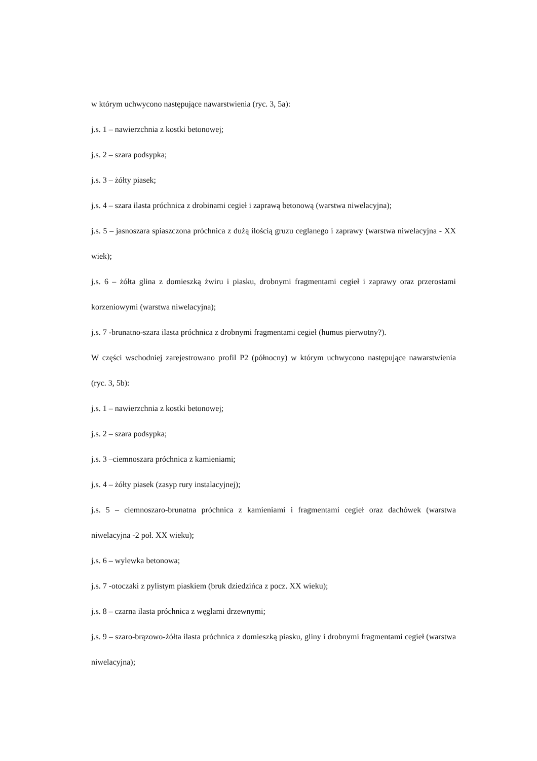w którym uchwycono następujące nawarstwienia (ryc. 3, 5a):
j.s. 1 – nawierzchnia z kostki betonowej;
j.s. 2 – szara podsypka;
j.s. 3 – żółty piasek;
j.s. 4 – szara ilasta próchnica z drobinami cegieł i zaprawą betonową (warstwa niwelacyjna);
j.s. 5 – jasnoszara spiaszczona próchnica z dużą ilością gruzu ceglanego i zaprawy (warstwa niwelacyjna - XX wiek);
j.s. 6 – żółta glina z domieszką żwiru i piasku, drobnymi fragmentami cegieł i zaprawy oraz przerostami korzeniowymi (warstwa niwelacyjna);
j.s. 7 -brunatno-szara ilasta próchnica z drobnymi fragmentami cegieł (humus pierwotny?).
W części wschodniej zarejestrowano profil P2 (północny) w którym uchwycono następujące nawarstwienia (ryc. 3, 5b):
j.s. 1 – nawierzchnia z kostki betonowej;
j.s. 2 – szara podsypka;
j.s. 3 –ciemnoszara próchnica z kamieniami;
j.s. 4 – żółty piasek (zasyp rury instalacyjnej);
j.s. 5 – ciemnoszaro-brunatna próchnica z kamieniami i fragmentami cegieł oraz dachówek (warstwa niwelacyjna -2 poł. XX wieku);
j.s. 6 – wylewka betonowa;
j.s. 7 -otoczaki z pylistym piaskiem (bruk dziedzińca z pocz. XX wieku);
j.s. 8 – czarna ilasta próchnica z węglami drzewnymi;
j.s. 9 – szaro-brązowo-żółta ilasta próchnica z domieszką piasku, gliny i drobnymi fragmentami cegieł (warstwa niwelacyjna);